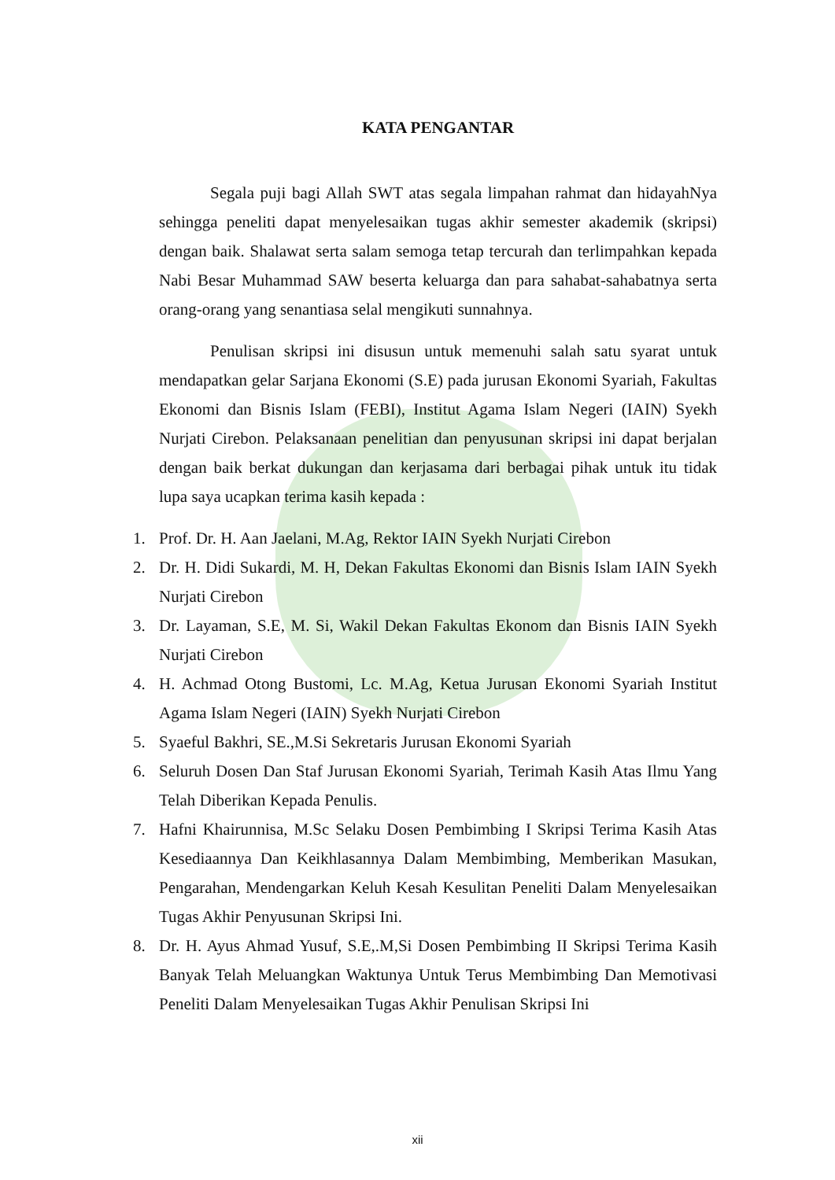KATA PENGANTAR
Segala puji bagi Allah SWT atas segala limpahan rahmat dan hidayahNya sehingga peneliti dapat menyelesaikan tugas akhir semester akademik (skripsi) dengan baik. Shalawat serta salam semoga tetap tercurah dan terlimpahkan kepada Nabi Besar Muhammad SAW beserta keluarga dan para sahabat-sahabatnya serta orang-orang yang senantiasa selal mengikuti sunnahnya.
Penulisan skripsi ini disusun untuk memenuhi salah satu syarat untuk mendapatkan gelar Sarjana Ekonomi (S.E) pada jurusan Ekonomi Syariah, Fakultas Ekonomi dan Bisnis Islam (FEBI), Institut Agama Islam Negeri (IAIN) Syekh Nurjati Cirebon. Pelaksanaan penelitian dan penyusunan skripsi ini dapat berjalan dengan baik berkat dukungan dan kerjasama dari berbagai pihak untuk itu tidak lupa saya ucapkan terima kasih kepada :
1. Prof. Dr. H. Aan Jaelani, M.Ag, Rektor IAIN Syekh Nurjati Cirebon
2. Dr. H. Didi Sukardi, M. H, Dekan Fakultas Ekonomi dan Bisnis Islam IAIN Syekh Nurjati Cirebon
3. Dr. Layaman, S.E, M. Si, Wakil Dekan Fakultas Ekonom dan Bisnis IAIN Syekh Nurjati Cirebon
4. H. Achmad Otong Bustomi, Lc. M.Ag, Ketua Jurusan Ekonomi Syariah Institut Agama Islam Negeri (IAIN) Syekh Nurjati Cirebon
5. Syaeful Bakhri, SE.,M.Si Sekretaris Jurusan Ekonomi Syariah
6. Seluruh Dosen Dan Staf Jurusan Ekonomi Syariah, Terimah Kasih Atas Ilmu Yang Telah Diberikan Kepada Penulis.
7. Hafni Khairunnisa, M.Sc Selaku Dosen Pembimbing I Skripsi Terima Kasih Atas Kesediaannya Dan Keikhlasannya Dalam Membimbing, Memberikan Masukan, Pengarahan, Mendengarkan Keluh Kesah Kesulitan Peneliti Dalam Menyelesaikan Tugas Akhir Penyusunan Skripsi Ini.
8. Dr. H. Ayus Ahmad Yusuf, S.E,.M,Si Dosen Pembimbing II Skripsi Terima Kasih Banyak Telah Meluangkan Waktunya Untuk Terus Membimbing Dan Memotivasi Peneliti Dalam Menyelesaikan Tugas Akhir Penulisan Skripsi Ini
xii